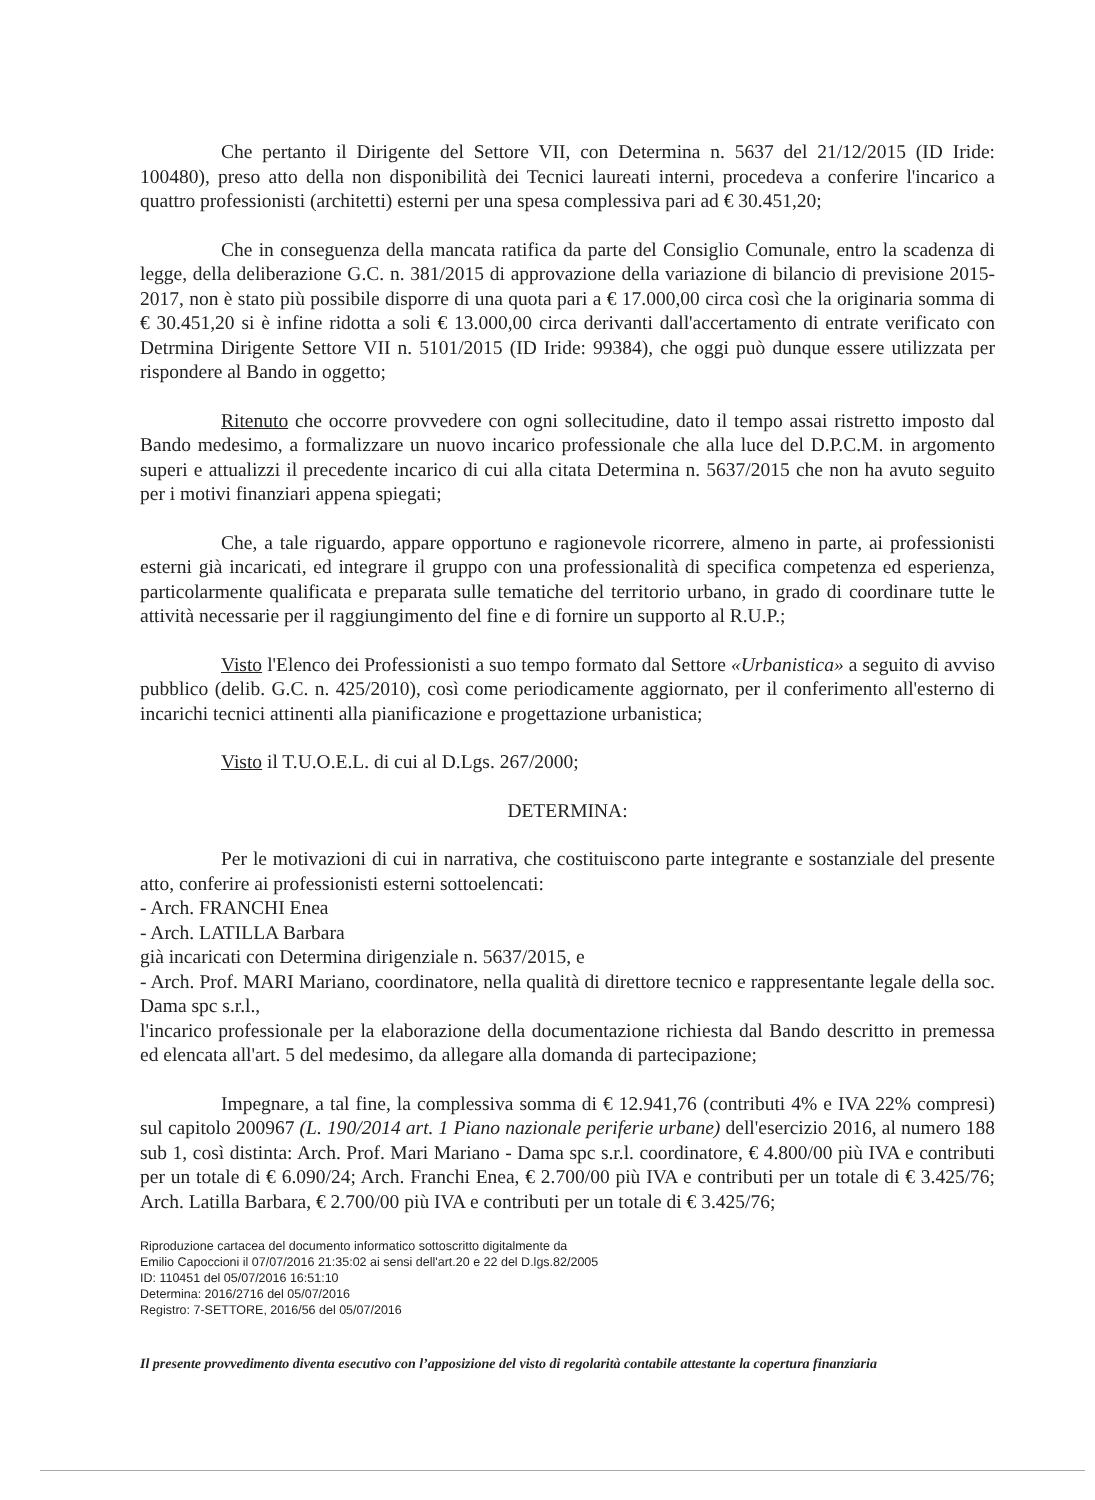Che pertanto il Dirigente del Settore VII, con Determina n. 5637 del 21/12/2015 (ID Iride: 100480), preso atto della non disponibilità dei Tecnici laureati interni, procedeva a conferire l'incarico a quattro professionisti (architetti) esterni per una spesa complessiva pari ad € 30.451,20;
Che in conseguenza della mancata ratifica da parte del Consiglio Comunale, entro la scadenza di legge, della deliberazione G.C. n. 381/2015 di approvazione della variazione di bilancio di previsione 2015-2017, non è stato più possibile disporre di una quota pari a € 17.000,00 circa così che la originaria somma di € 30.451,20 si è infine ridotta a soli € 13.000,00 circa derivanti dall'accertamento di entrate verificato con Detrmina Dirigente Settore VII n. 5101/2015 (ID Iride: 99384), che oggi può dunque essere utilizzata per rispondere al Bando in oggetto;
Ritenuto che occorre provvedere con ogni sollecitudine, dato il tempo assai ristretto imposto dal Bando medesimo, a formalizzare un nuovo incarico professionale che alla luce del D.P.C.M. in argomento superi e attualizzi il precedente incarico di cui alla citata Determina n. 5637/2015 che non ha avuto seguito per i motivi finanziari appena spiegati;
Che, a tale riguardo, appare opportuno e ragionevole ricorrere, almeno in parte, ai professionisti esterni già incaricati, ed integrare il gruppo con una professionalità di specifica competenza ed esperienza, particolarmente qualificata e preparata sulle tematiche del territorio urbano, in grado di coordinare tutte le attività necessarie per il raggiungimento del fine e di fornire un supporto al R.U.P.;
Visto l'Elenco dei Professionisti a suo tempo formato dal Settore «Urbanistica» a seguito di avviso pubblico (delib. G.C. n. 425/2010), così come periodicamente aggiornato, per il conferimento all'esterno di incarichi tecnici attinenti alla pianificazione e progettazione urbanistica;
Visto il T.U.O.E.L. di cui al D.Lgs. 267/2000;
DETERMINA:
Per le motivazioni di cui in narrativa, che costituiscono parte integrante e sostanziale del presente atto, conferire ai professionisti esterni sottoelencati:
- Arch. FRANCHI Enea
- Arch. LATILLA Barbara
già incaricati con Determina dirigenziale n. 5637/2015, e
- Arch. Prof. MARI Mariano, coordinatore, nella qualità di direttore tecnico e rappresentante legale della soc. Dama spc s.r.l.,
l'incarico professionale per la elaborazione della documentazione richiesta dal Bando descritto in premessa ed elencata all'art. 5 del medesimo, da allegare alla domanda di partecipazione;
Impegnare, a tal fine, la complessiva somma di € 12.941,76 (contributi 4% e IVA 22% compresi) sul capitolo 200967 (L. 190/2014 art. 1 Piano nazionale periferie urbane) dell'esercizio 2016, al numero 188 sub 1, così distinta: Arch. Prof. Mari Mariano - Dama spc s.r.l. coordinatore, € 4.800/00 più IVA e contributi per un totale di € 6.090/24; Arch. Franchi Enea, € 2.700/00 più IVA e contributi per un totale di € 3.425/76; Arch. Latilla Barbara, € 2.700/00 più IVA e contributi per un totale di € 3.425/76;
Riproduzione cartacea del documento informatico sottoscritto digitalmente da
Emilio Capoccioni il 07/07/2016 21:35:02 ai sensi dell'art.20 e 22 del D.lgs.82/2005
ID: 110451 del 05/07/2016 16:51:10
Determina: 2016/2716 del 05/07/2016
Registro: 7-SETTORE, 2016/56 del 05/07/2016
Il presente provvedimento diventa esecutivo con l’apposizione del visto di regolarità contabile attestante la copertura finanziaria